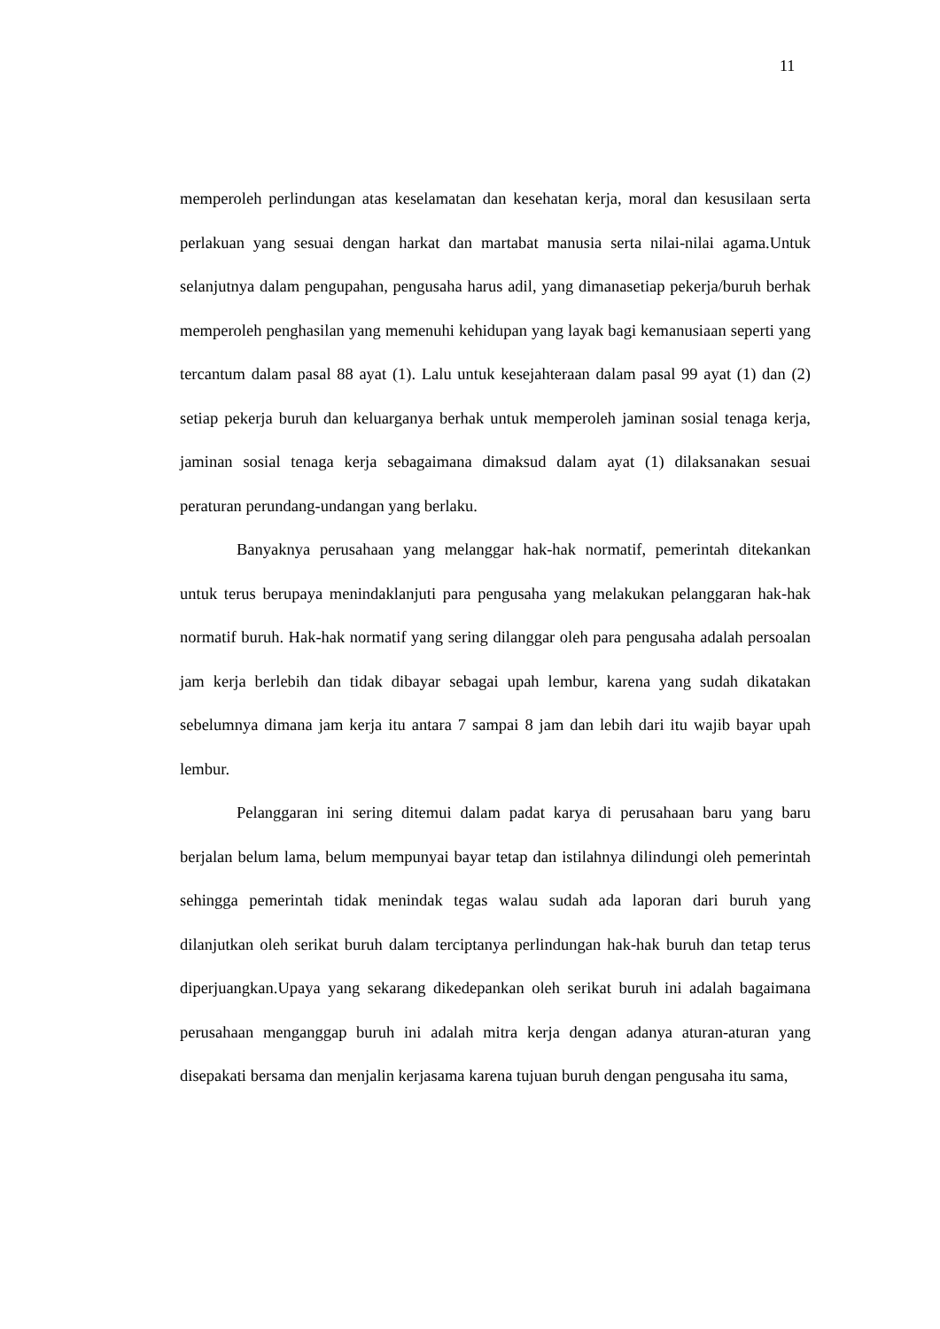11
memperoleh perlindungan atas keselamatan dan kesehatan kerja, moral dan kesusilaan serta perlakuan yang sesuai dengan harkat dan martabat manusia serta nilai-nilai agama.Untuk selanjutnya dalam pengupahan, pengusaha harus adil, yang dimanasetiap pekerja/buruh berhak memperoleh penghasilan yang memenuhi kehidupan yang layak bagi kemanusiaan seperti yang tercantum dalam pasal 88 ayat (1). Lalu untuk kesejahteraan dalam pasal 99 ayat (1) dan (2) setiap pekerja buruh dan keluarganya berhak untuk memperoleh jaminan sosial tenaga kerja, jaminan sosial tenaga kerja sebagaimana dimaksud dalam ayat (1) dilaksanakan sesuai peraturan perundang-undangan yang berlaku.
Banyaknya perusahaan yang melanggar hak-hak normatif, pemerintah ditekankan untuk terus berupaya menindaklanjuti para pengusaha yang melakukan pelanggaran hak-hak normatif buruh. Hak-hak normatif yang sering dilanggar oleh para pengusaha adalah persoalan jam kerja berlebih dan tidak dibayar sebagai upah lembur, karena yang sudah dikatakan sebelumnya dimana jam kerja itu antara 7 sampai 8 jam dan lebih dari itu wajib bayar upah lembur.
Pelanggaran ini sering ditemui dalam padat karya di perusahaan baru yang baru berjalan belum lama, belum mempunyai bayar tetap dan istilahnya dilindungi oleh pemerintah sehingga pemerintah tidak menindak tegas walau sudah ada laporan dari buruh yang dilanjutkan oleh serikat buruh dalam terciptanya perlindungan hak-hak buruh dan tetap terus diperjuangkan.Upaya yang sekarang dikedepankan oleh serikat buruh ini adalah bagaimana perusahaan menganggap buruh ini adalah mitra kerja dengan adanya aturan-aturan yang disepakati bersama dan menjalin kerjasama karena tujuan buruh dengan pengusaha itu sama,